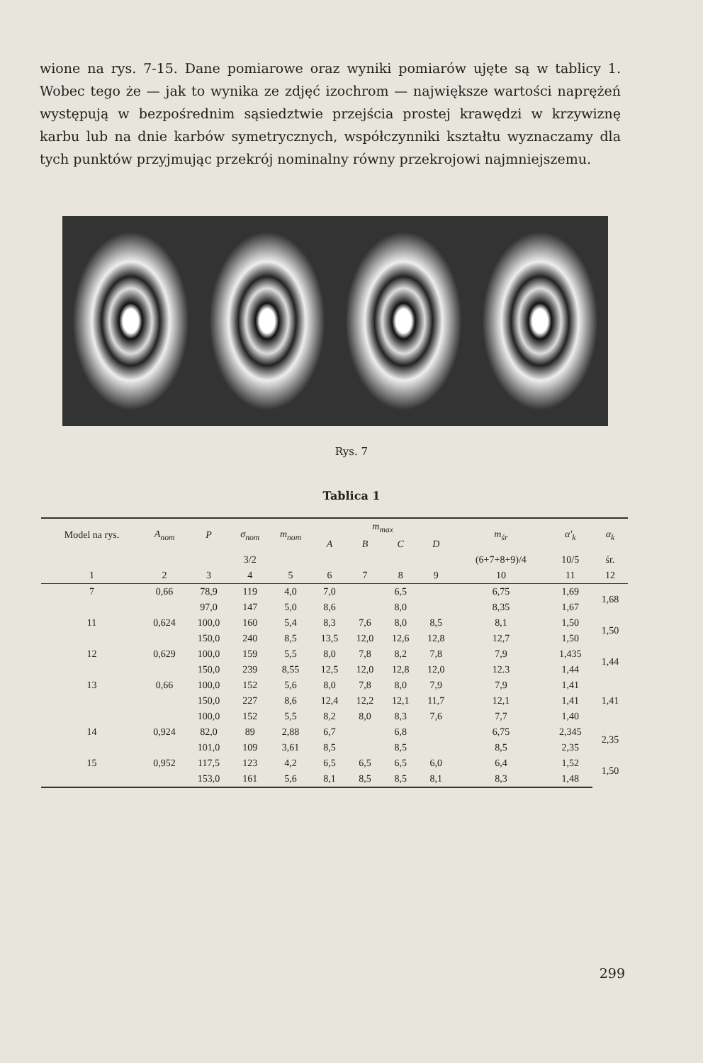wione na rys. 7-15. Dane pomiarowe oraz wyniki pomiarów ujęte są w tablicy 1. Wobec tego że — jak to wynika ze zdjęć izochrom — największe wartości naprężeń występują w bezpośrednim sąsiedztwie przejścia prostej krawędzi w krzywiznę karbu lub na dnie karbów symetrycznych, współczynniki kształtu wyznaczamy dla tych punktów przyjmując przekrój nominalny równy przekrojowi najmniejszemu.
Rys. 7
Tablica 1
| Model na rys. | A<sub>nom</sub> | P | σ<sub>nom</sub> | m<sub>nom</sub> | m<sub>max</sub> | | | | m<sub>śr</sub> | α'<sub>k</sub> | α<sub>k</sub> |
| --- | --- | --- | --- | --- | --- | --- | --- | --- | --- | --- | --- |
| | | | | | A | B | C | D | | | |
| | | | 3/2 | | | | | | (6+7+8+9)/4 | 10/5 | śr. |
| 1 | 2 | 3 | 4 | 5 | 6 | 7 | 8 | 9 | 10 | 11 | 12 |
| 7 | 0,66 | 78,9 | 119 | 4,0 | 7,0 | | 6,5 | | 6,75 | 1,69 | 1,68 |
| | | 97,0 | 147 | 5,0 | 8,6 | | 8,0 | | 8,35 | 1,67 | |
| 11 | 0,624 | 100,0 | 160 | 5,4 | 8,3 | 7,6 | 8,0 | 8,5 | 8,1 | 1,50 | 1,50 |
| | | 150,0 | 240 | 8,5 | 13,5 | 12,0 | 12,6 | 12,8 | 12,7 | 1,50 | |
| 12 | 0,629 | 100,0 | 159 | 5,5 | 8,0 | 7,8 | 8,2 | 7,8 | 7,9 | 1,435 | 1,44 |
| | | 150,0 | 239 | 8,55 | 12,5 | 12,0 | 12,8 | 12,0 | 12.3 | 1,44 | |
| 13 | 0,66 | 100,0 | 152 | 5,6 | 8,0 | 7,8 | 8,0 | 7,9 | 7,9 | 1,41 | 1,41 |
| | | 150,0 | 227 | 8,6 | 12,4 | 12,2 | 12,1 | 11,7 | 12,1 | 1,41 | |
| | | 100,0 | 152 | 5,5 | 8,2 | 8,0 | 8,3 | 7,6 | 7,7 | 1,40 | |
| 14 | 0,924 | 82,0 | 89 | 2,88 | 6,7 | | 6,8 | | 6,75 | 2,345 | 2,35 |
| | | 101,0 | 109 | 3,61 | 8,5 | | 8,5 | | 8,5 | 2,35 | |
| 15 | 0,952 | 117,5 | 123 | 4,2 | 6,5 | 6,5 | 6,5 | 6,0 | 6,4 | 1,52 | 1,50 |
| | | 153,0 | 161 | 5,6 | 8,1 | 8,5 | 8,5 | 8,1 | 8,3 | 1,48 | |
299